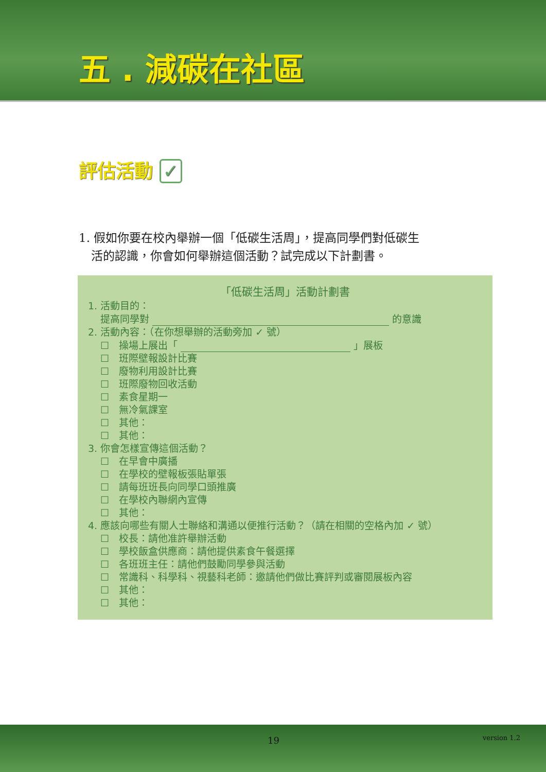五 . 減碳在社區
評估活動 ✓
1. 假如你要在校內舉辦一個「低碳生活周」，提高同學們對低碳生活的認識，你會如何舉辦這個活動？試完成以下計劃書。
「低碳生活周」活動計劃書
1. 活動目的：
提高同學對 的意識
2. 活動內容：（在你想舉辦的活動旁加 ✓ 號）
☐　操場上展出「 」展板
☐　班際壁報設計比賽
☐　廢物利用設計比賽
☐　班際廢物回收活動
☐　素食星期一
☐　無冷氣課室
☐　其他：
☐　其他：
3. 你會怎樣宣傳這個活動？
☐　在早會中廣播
☐　在學校的壁報板張貼單張
☐　請每班班長向同學口頭推廣
☐　在學校內聯網內宣傳
☐　其他：
4. 應該向哪些有關人士聯絡和溝通以便推行活動？（請在相關的空格內加 ✓ 號）
☐　校長：請他准許舉辦活動
☐　學校飯盒供應商：請他提供素食午餐選擇
☐　各班班主任：請他們鼓勵同學參與活動
☐　常識科、科學科、視藝科老師：邀請他們做比賽評判或審閱展板內容
☐　其他：
☐　其他：
19 version 1.2